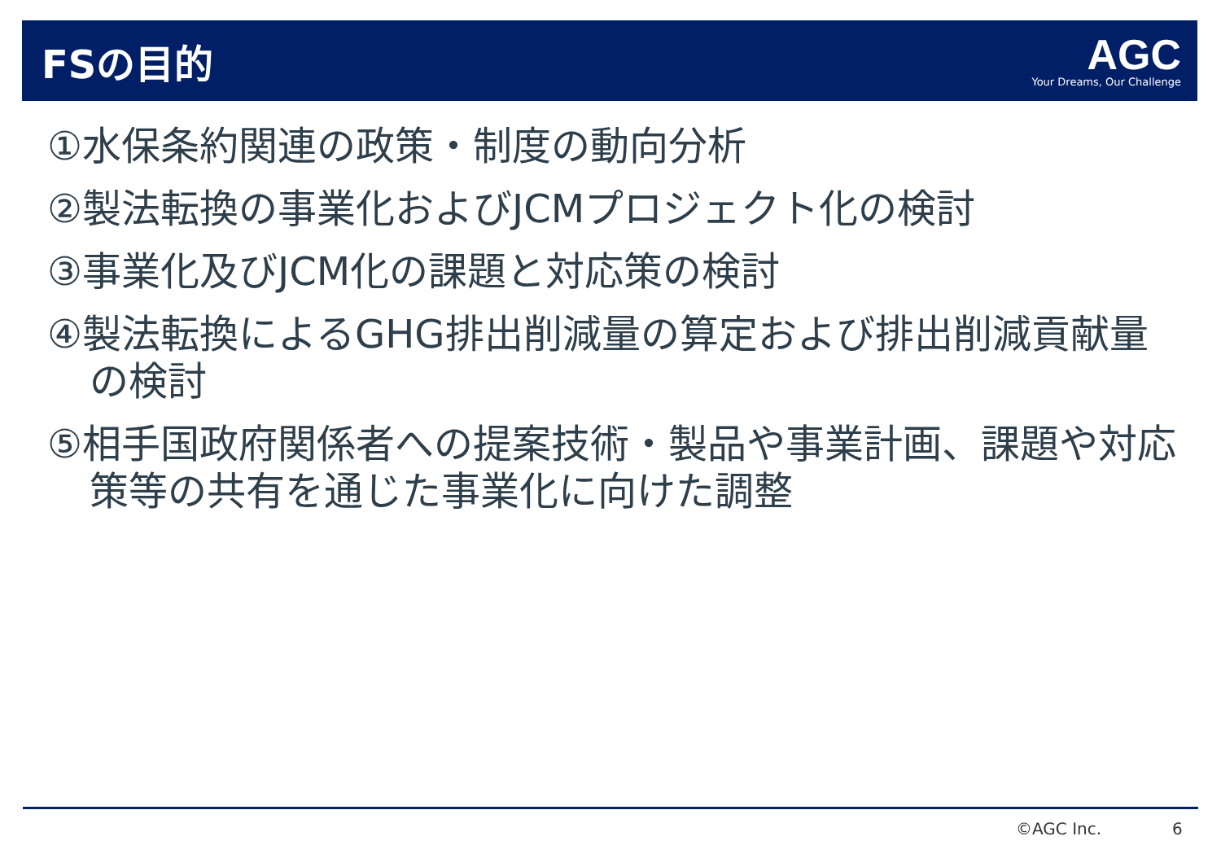FSの目的
AGC
Your Dreams, Our Challenge
①水保条約関連の政策・制度の動向分析
②製法転換の事業化およびJCMプロジェクト化の検討
③事業化及びJCM化の課題と対応策の検討
④製法転換によるGHG排出削減量の算定および排出削減貢献量の検討
⑤相手国政府関係者への提案技術・製品や事業計画、課題や対応策等の共有を通じた事業化に向けた調整
©AGC Inc. 6